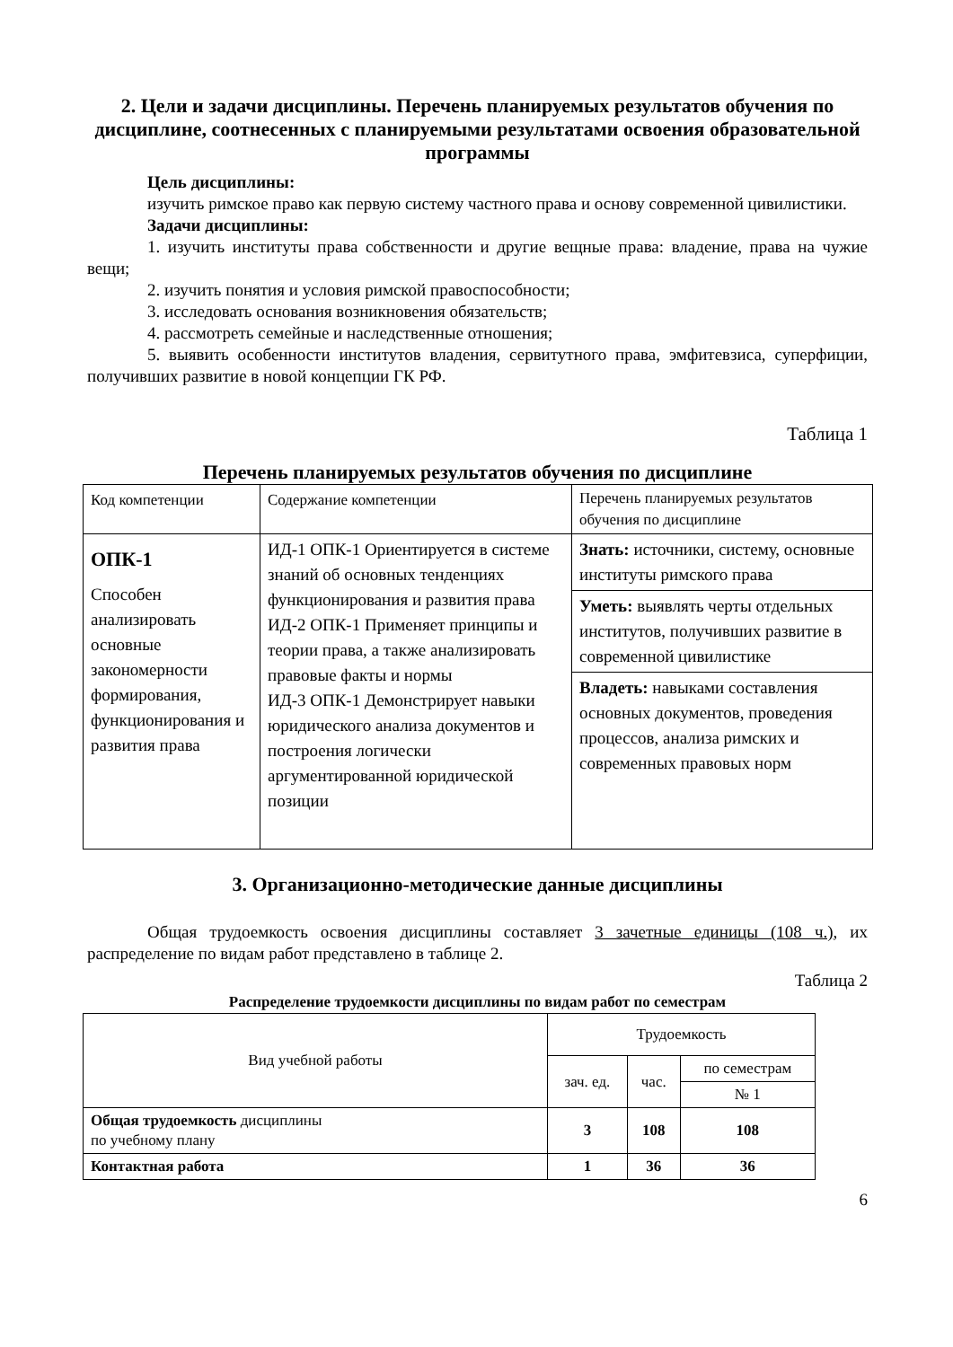2. Цели и задачи дисциплины. Перечень планируемых результатов обучения по дисциплине, соотнесенных с планируемыми результатами освоения образовательной программы
Цель дисциплины:
изучить римское право как первую систему частного права и основу современной цивилистики.
Задачи дисциплины:
1. изучить институты права собственности и другие вещные права: владение, права на чужие вещи;
2. изучить понятия и условия римской правоспособности;
3. исследовать основания возникновения обязательств;
4. рассмотреть семейные и наследственные отношения;
5. выявить особенности институтов владения, сервитутного права, эмфитевзиса, суперфиции, получивших развитие в новой концепции ГК РФ.
Таблица 1
Перечень планируемых результатов обучения по дисциплине
| Код компетенции | Содержание компетенции | Перечень планируемых результатов обучения по дисциплине |
| --- | --- | --- |
| ОПК-1 Способен анализировать основные закономерности формирования, функционирования и развития права | ИД-1 ОПК-1 Ориентируется в системе знаний об основных тенденциях функционирования и развития права ИД-2 ОПК-1 Применяет принципы и теории права, а также анализировать правовые факты и нормы ИД-3 ОПК-1 Демонстрирует навыки юридического анализа документов и построения логически аргументированной юридической позиции | Знать: источники, систему, основные институты римского права |
| | | Уметь: выявлять черты отдельных институтов, получивших развитие в современной цивилистике |
| | | Владеть: навыками составления основных документов, проведения процессов, анализа римских и современных правовых норм |
3. Организационно-методические данные дисциплины
Общая трудоемкость освоения дисциплины составляет 3 зачетные единицы (108 ч.), их распределение по видам работ представлено в таблице 2.
Таблица 2
Распределение трудоемкости дисциплины по видам работ по семестрам
| Вид учебной работы | Трудоемкость | | |
| --- | --- | --- | --- |
| | зач. ед. | час. | по семестрам |
| | | | № 1 |
| Общая трудоемкость дисциплины по учебному плану | 3 | 108 | 108 |
| Контактная работа | 1 | 36 | 36 |
6